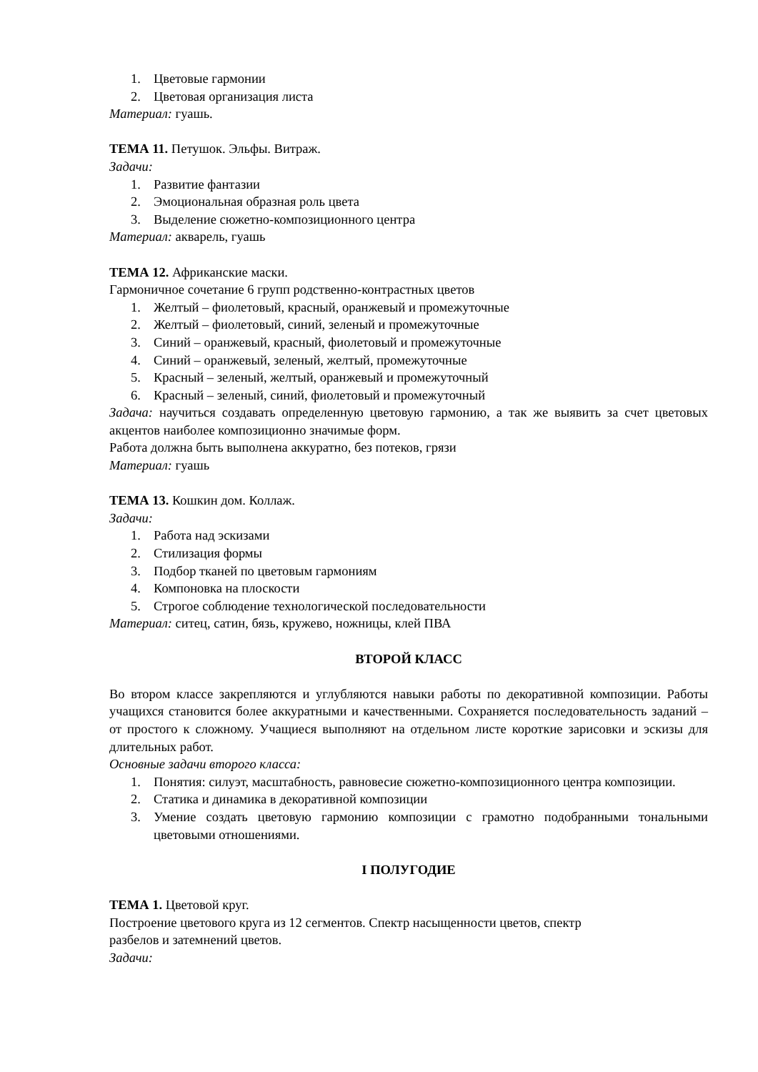1. Цветовые гармонии
2. Цветовая организация листа
Материал: гуашь.
ТЕМА 11. Петушок. Эльфы. Витраж.
Задачи:
1. Развитие фантазии
2. Эмоциональная образная роль цвета
3. Выделение сюжетно-композиционного центра
Материал: акварель, гуашь
ТЕМА 12. Африканские маски.
Гармоничное сочетание 6 групп родственно-контрастных цветов
1. Желтый – фиолетовый, красный, оранжевый и промежуточные
2. Желтый – фиолетовый, синий, зеленый и промежуточные
3. Синий – оранжевый, красный, фиолетовый и промежуточные
4. Синий – оранжевый, зеленый, желтый, промежуточные
5. Красный – зеленый, желтый, оранжевый и промежуточный
6. Красный – зеленый, синий, фиолетовый и промежуточный
Задача: научиться создавать определенную цветовую гармонию, а так же выявить за счет цветовых акцентов наиболее композиционно значимые форм.
Работа должна быть выполнена аккуратно, без потеков, грязи
Материал: гуашь
ТЕМА 13. Кошкин дом. Коллаж.
Задачи:
1. Работа над эскизами
2. Стилизация формы
3. Подбор тканей по цветовым гармониям
4. Компоновка на плоскости
5. Строгое соблюдение технологической последовательности
Материал: ситец, сатин, бязь, кружево, ножницы, клей ПВА
ВТОРОЙ КЛАСС
Во втором классе закрепляются и углубляются навыки работы по декоративной композиции. Работы учащихся становится более аккуратными и качественными. Сохраняется последовательность заданий – от простого к сложному. Учащиеся выполняют на отдельном листе короткие зарисовки и эскизы для длительных работ.
Основные задачи второго класса:
1. Понятия: силуэт, масштабность, равновесие сюжетно-композиционного центра композиции.
2. Статика и динамика в декоративной композиции
3. Умение создать цветовую гармонию композиции с грамотно подобранными тональными цветовыми отношениями.
I ПОЛУГОДИЕ
ТЕМА 1. Цветовой круг.
Построение цветового круга из 12 сегментов. Спектр насыщенности цветов, спектр
разбелов и затемнений цветов.
Задачи: